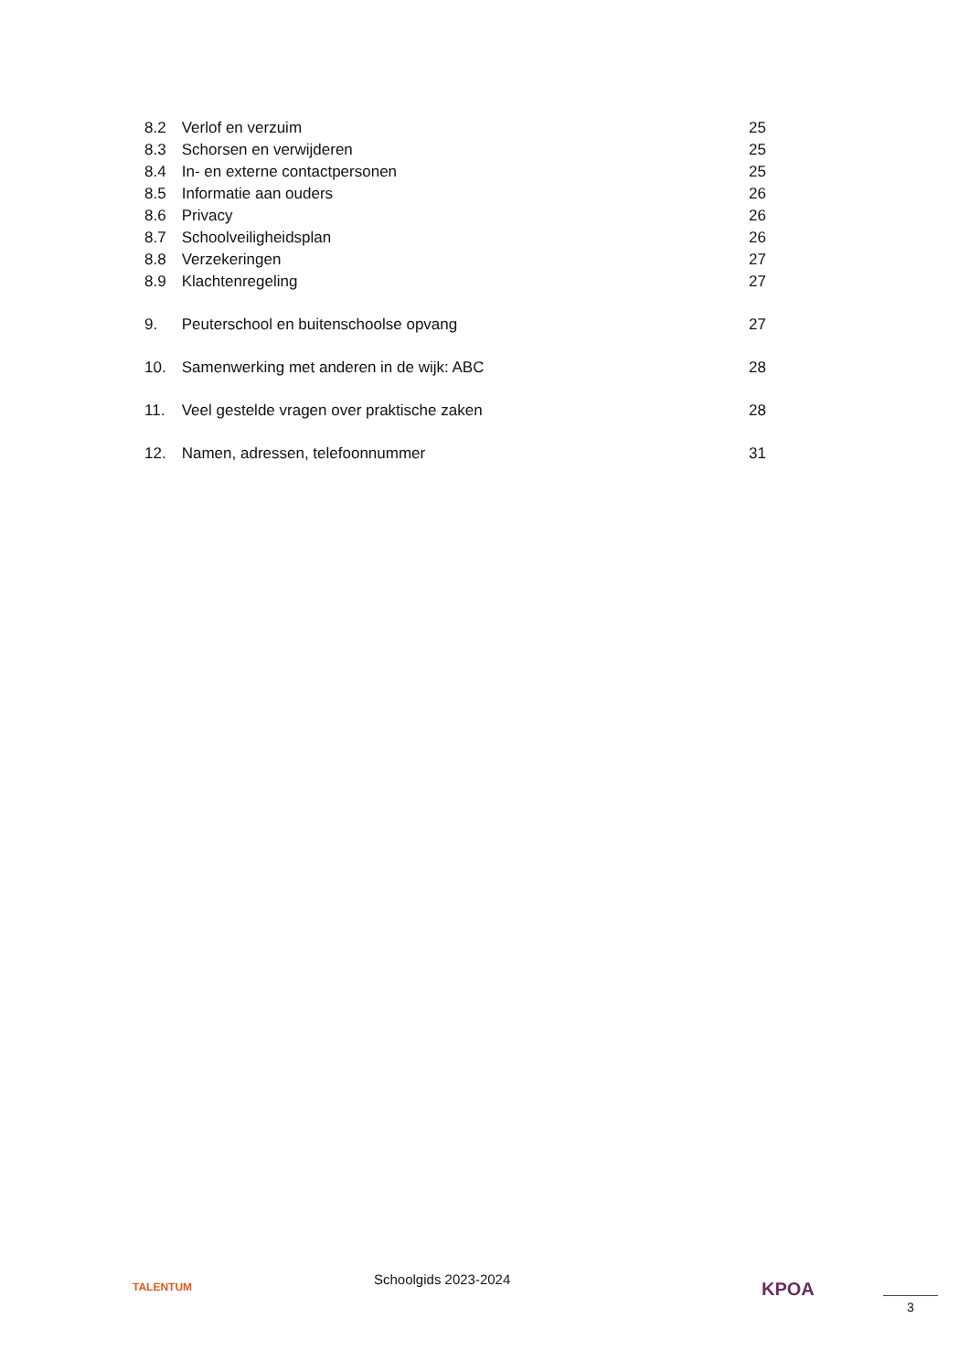8.2 Verlof en verzuim 25
8.3 Schorsen en verwijderen 25
8.4 In- en externe contactpersonen 25
8.5 Informatie aan ouders 26
8.6 Privacy 26
8.7 Schoolveiligheidsplan 26
8.8 Verzekeringen 27
8.9 Klachtenregeling 27
9. Peuterschool en buitenschoolse opvang 27
10. Samenwerking met anderen in de wijk: ABC 28
11. Veel gestelde vragen over praktische zaken 28
12. Namen, adressen, telefoonnummer 31
TALENTUM Schoolgids 2023-2024 KPOA
3